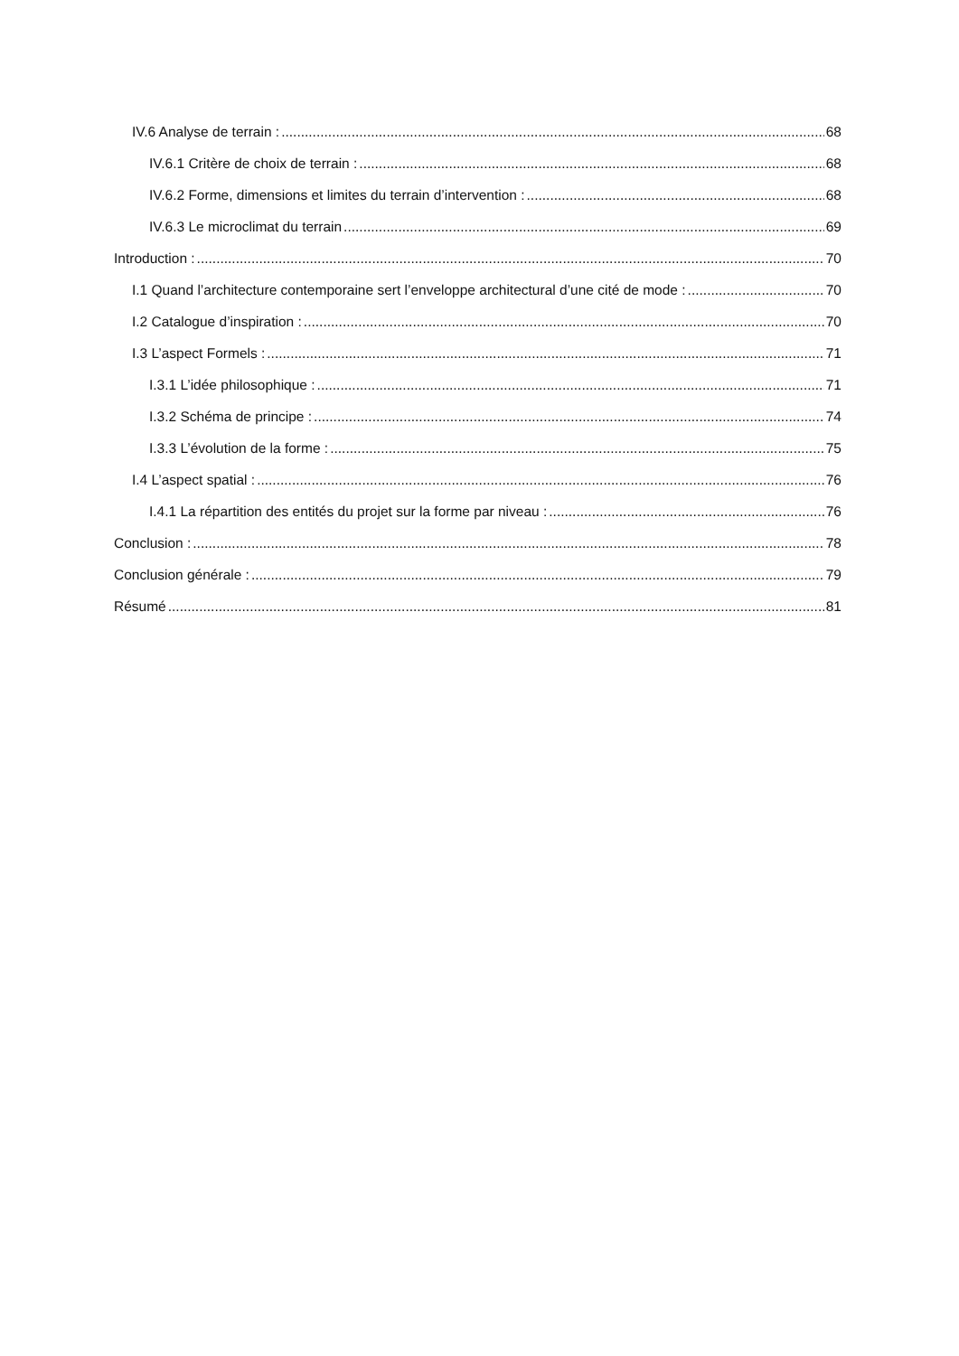IV.6 Analyse de terrain : 68
IV.6.1 Critère de choix de terrain : 68
IV.6.2 Forme, dimensions et limites du terrain d’intervention : 68
IV.6.3 Le microclimat du terrain 69
Introduction : 70
I.1 Quand l’architecture contemporaine sert l’enveloppe architectural d’une cité de mode : 70
I.2 Catalogue d’inspiration : 70
I.3 L’aspect Formels : 71
I.3.1 L’idée philosophique : 71
I.3.2 Schéma de principe : 74
I.3.3 L’évolution de la forme : 75
I.4 L’aspect spatial : 76
I.4.1 La répartition des entités du projet sur la forme par niveau : 76
Conclusion : 78
Conclusion générale : 79
Résumé 81